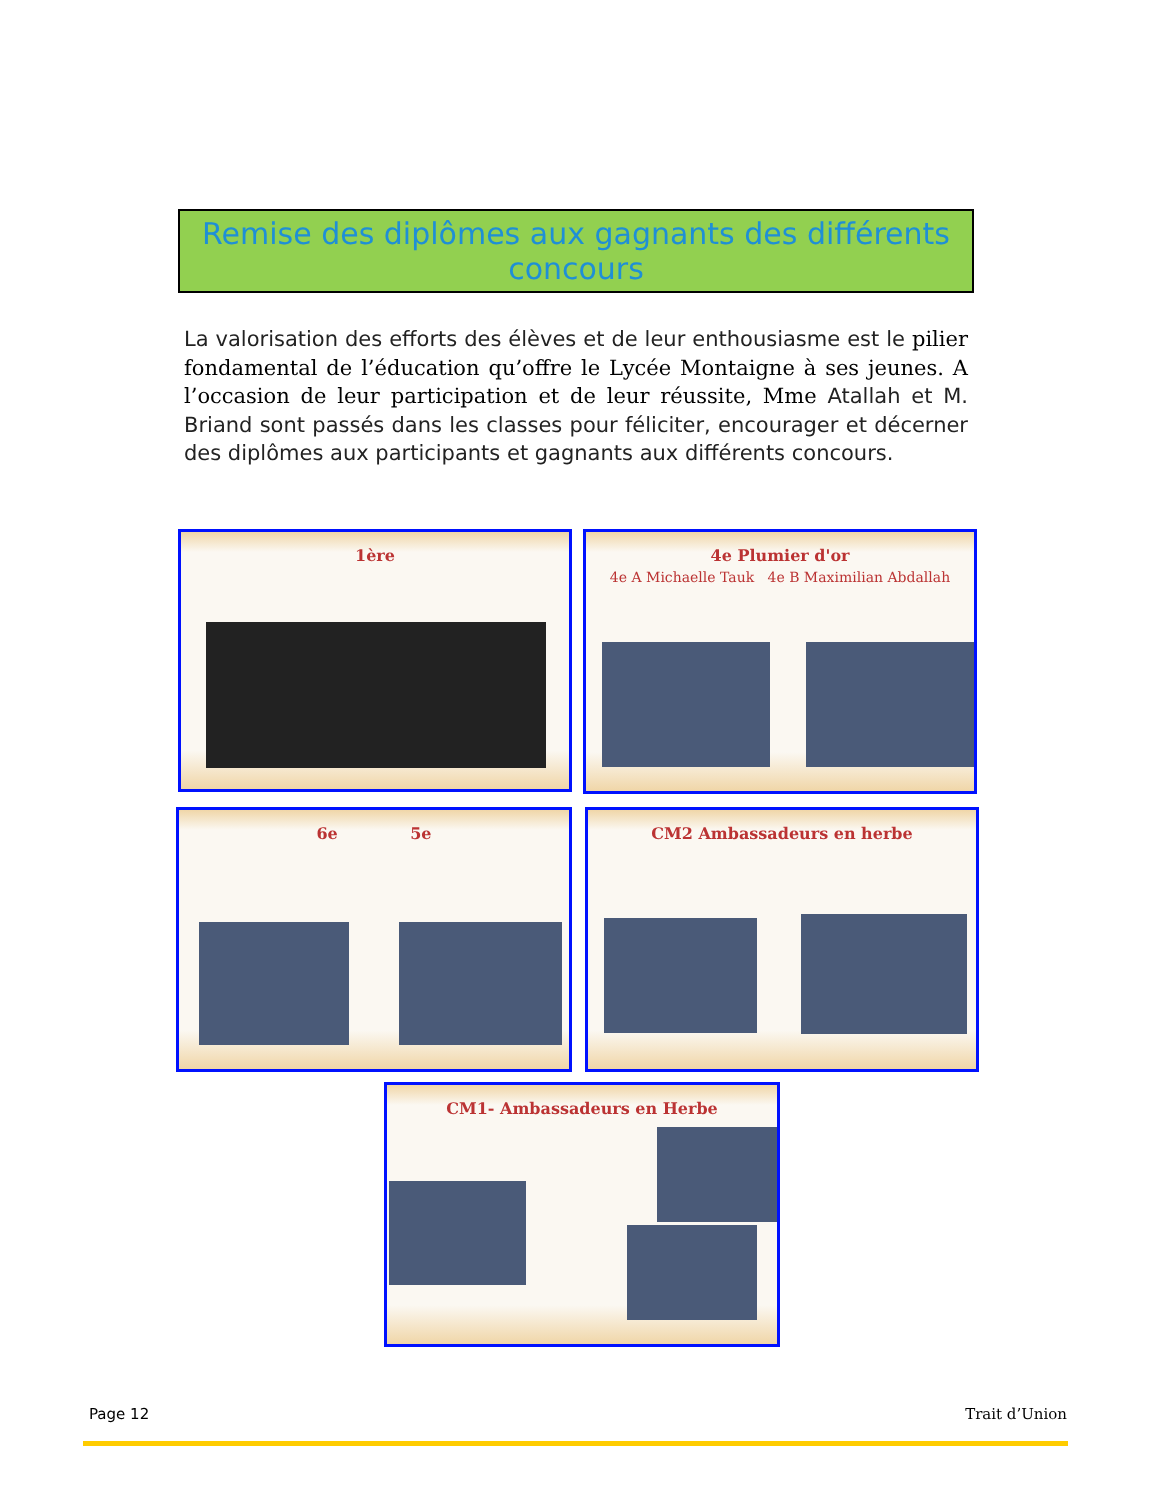Remise des diplômes aux gagnants des différents concours
La valorisation des efforts des élèves et de leur enthousiasme est le pilier fondamental de l’éducation qu’offre le Lycée Montaigne à ses jeunes. A l’occasion de leur participation et de leur réussite, Mme Atallah et M. Briand sont passés dans les classes pour féliciter, encourager et décerner des diplômes aux participants et gagnants aux différents concours.
1ère
4e Plumier d'or
4e A Michaelle Tauk 4e B Maximilian Abdallah
6e 5e CM2 Ambassadeurs en herbe
CM1- Ambassadeurs en Herbe
Page 12 Trait d’Union